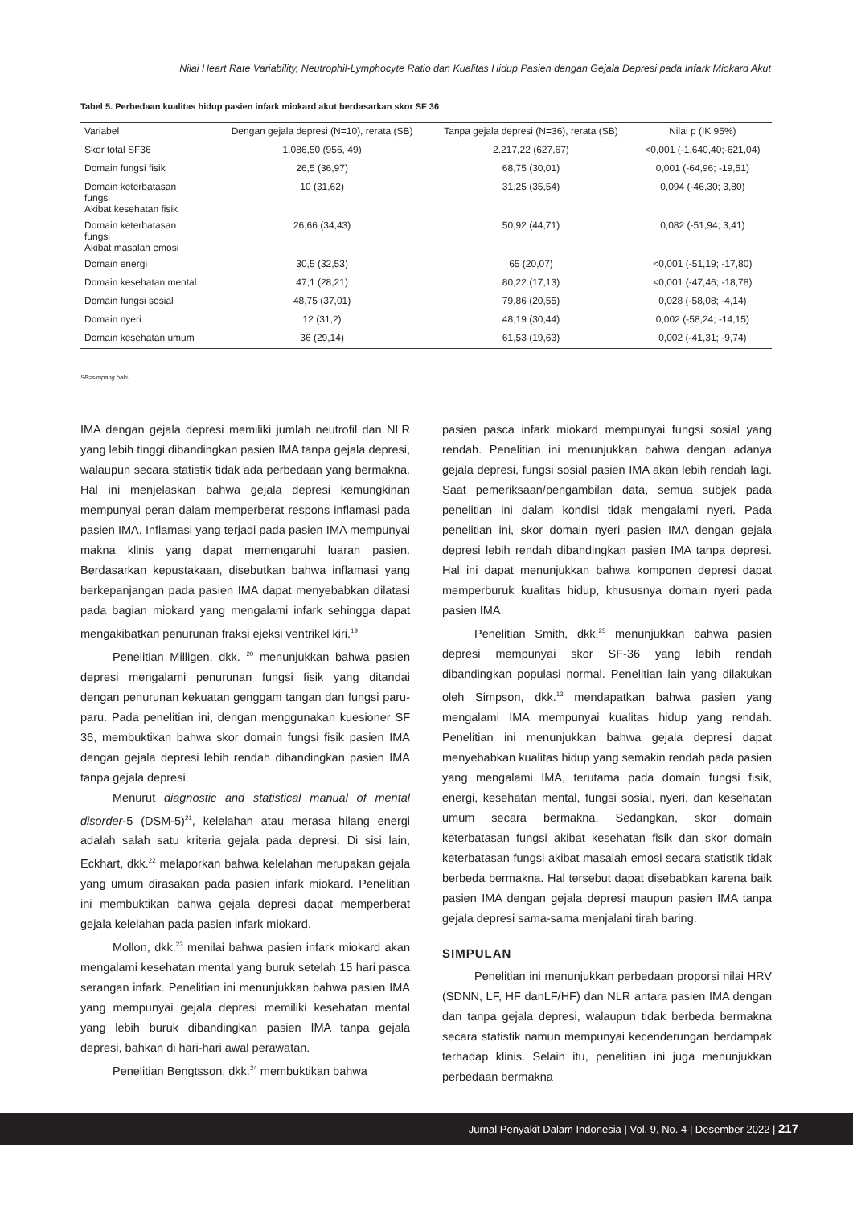Nilai Heart Rate Variability, Neutrophil-Lymphocyte Ratio dan Kualitas Hidup Pasien dengan Gejala Depresi pada Infark Miokard Akut
Tabel 5. Perbedaan kualitas hidup pasien infark miokard akut berdasarkan skor SF 36
| Variabel | Dengan gejala depresi (N=10), rerata (SB) | Tanpa gejala depresi (N=36), rerata (SB) | Nilai p (IK 95%) |
| Skor total SF36 | 1.086,50 (956, 49) | 2.217,22 (627,67) | <0,001 (-1.640,40;-621,04) |
| Domain fungsi fisik | 26,5 (36,97) | 68,75 (30,01) | 0,001 (-64,96; -19,51) |
| Domain keterbatasan fungsi Akibat kesehatan fisik | 10 (31,62) | 31,25 (35,54) | 0,094 (-46,30; 3,80) |
| Domain keterbatasan fungsi Akibat masalah emosi | 26,66 (34,43) | 50,92 (44,71) | 0,082 (-51,94; 3,41) |
| Domain energi | 30,5 (32,53) | 65 (20,07) | <0,001 (-51,19; -17,80) |
| Domain kesehatan mental | 47,1 (28,21) | 80,22 (17,13) | <0,001 (-47,46; -18,78) |
| Domain fungsi sosial | 48,75 (37,01) | 79,86 (20,55) | 0,028 (-58,08; -4,14) |
| Domain nyeri | 12 (31,2) | 48,19 (30,44) | 0,002 (-58,24; -14,15) |
| Domain kesehatan umum | 36 (29,14) | 61,53 (19,63) | 0,002 (-41,31; -9,74) |
SB=simpang baku
IMA dengan gejala depresi memiliki jumlah neutrofil dan NLR yang lebih tinggi dibandingkan pasien IMA tanpa gejala depresi, walaupun secara statistik tidak ada perbedaan yang bermakna. Hal ini menjelaskan bahwa gejala depresi kemungkinan mempunyai peran dalam memperberat respons inflamasi pada pasien IMA. Inflamasi yang terjadi pada pasien IMA mempunyai makna klinis yang dapat memengaruhi luaran pasien. Berdasarkan kepustakaan, disebutkan bahwa inflamasi yang berkepanjangan pada pasien IMA dapat menyebabkan dilatasi pada bagian miokard yang mengalami infark sehingga dapat mengakibatkan penurunan fraksi ejeksi ventrikel kiri.<sup>19</sup>
Penelitian Milligen, dkk. <sup>20</sup> menunjukkan bahwa pasien depresi mengalami penurunan fungsi fisik yang ditandai dengan penurunan kekuatan genggam tangan dan fungsi paru-paru. Pada penelitian ini, dengan menggunakan kuesioner SF 36, membuktikan bahwa skor domain fungsi fisik pasien IMA dengan gejala depresi lebih rendah dibandingkan pasien IMA tanpa gejala depresi.
Menurut diagnostic and statistical manual of mental disorder-5 (DSM-5)<sup>21</sup>, kelelahan atau merasa hilang energi adalah salah satu kriteria gejala pada depresi. Di sisi lain, Eckhart, dkk.<sup>22</sup> melaporkan bahwa kelelahan merupakan gejala yang umum dirasakan pada pasien infark miokard. Penelitian ini membuktikan bahwa gejala depresi dapat memperberat gejala kelelahan pada pasien infark miokard.
Mollon, dkk.<sup>23</sup> menilai bahwa pasien infark miokard akan mengalami kesehatan mental yang buruk setelah 15 hari pasca serangan infark. Penelitian ini menunjukkan bahwa pasien IMA yang mempunyai gejala depresi memiliki kesehatan mental yang lebih buruk dibandingkan pasien IMA tanpa gejala depresi, bahkan di hari-hari awal perawatan.
Penelitian Bengtsson, dkk.<sup>24</sup> membuktikan bahwa
pasien pasca infark miokard mempunyai fungsi sosial yang rendah. Penelitian ini menunjukkan bahwa dengan adanya gejala depresi, fungsi sosial pasien IMA akan lebih rendah lagi. Saat pemeriksaan/pengambilan data, semua subjek pada penelitian ini dalam kondisi tidak mengalami nyeri. Pada penelitian ini, skor domain nyeri pasien IMA dengan gejala depresi lebih rendah dibandingkan pasien IMA tanpa depresi. Hal ini dapat menunjukkan bahwa komponen depresi dapat memperburuk kualitas hidup, khususnya domain nyeri pada pasien IMA.
Penelitian Smith, dkk.<sup>25</sup> menunjukkan bahwa pasien depresi mempunyai skor SF-36 yang lebih rendah dibandingkan populasi normal. Penelitian lain yang dilakukan oleh Simpson, dkk.<sup>13</sup> mendapatkan bahwa pasien yang mengalami IMA mempunyai kualitas hidup yang rendah. Penelitian ini menunjukkan bahwa gejala depresi dapat menyebabkan kualitas hidup yang semakin rendah pada pasien yang mengalami IMA, terutama pada domain fungsi fisik, energi, kesehatan mental, fungsi sosial, nyeri, dan kesehatan umum secara bermakna. Sedangkan, skor domain keterbatasan fungsi akibat kesehatan fisik dan skor domain keterbatasan fungsi akibat masalah emosi secara statistik tidak berbeda bermakna. Hal tersebut dapat disebabkan karena baik pasien IMA dengan gejala depresi maupun pasien IMA tanpa gejala depresi sama-sama menjalani tirah baring.
SIMPULAN
Penelitian ini menunjukkan perbedaan proporsi nilai HRV (SDNN, LF, HF danLF/HF) dan NLR antara pasien IMA dengan dan tanpa gejala depresi, walaupun tidak berbeda bermakna secara statistik namun mempunyai kecenderungan berdampak terhadap klinis. Selain itu, penelitian ini juga menunjukkan perbedaan bermakna
Jurnal Penyakit Dalam Indonesia | Vol. 9, No. 4 | Desember 2022 | 217